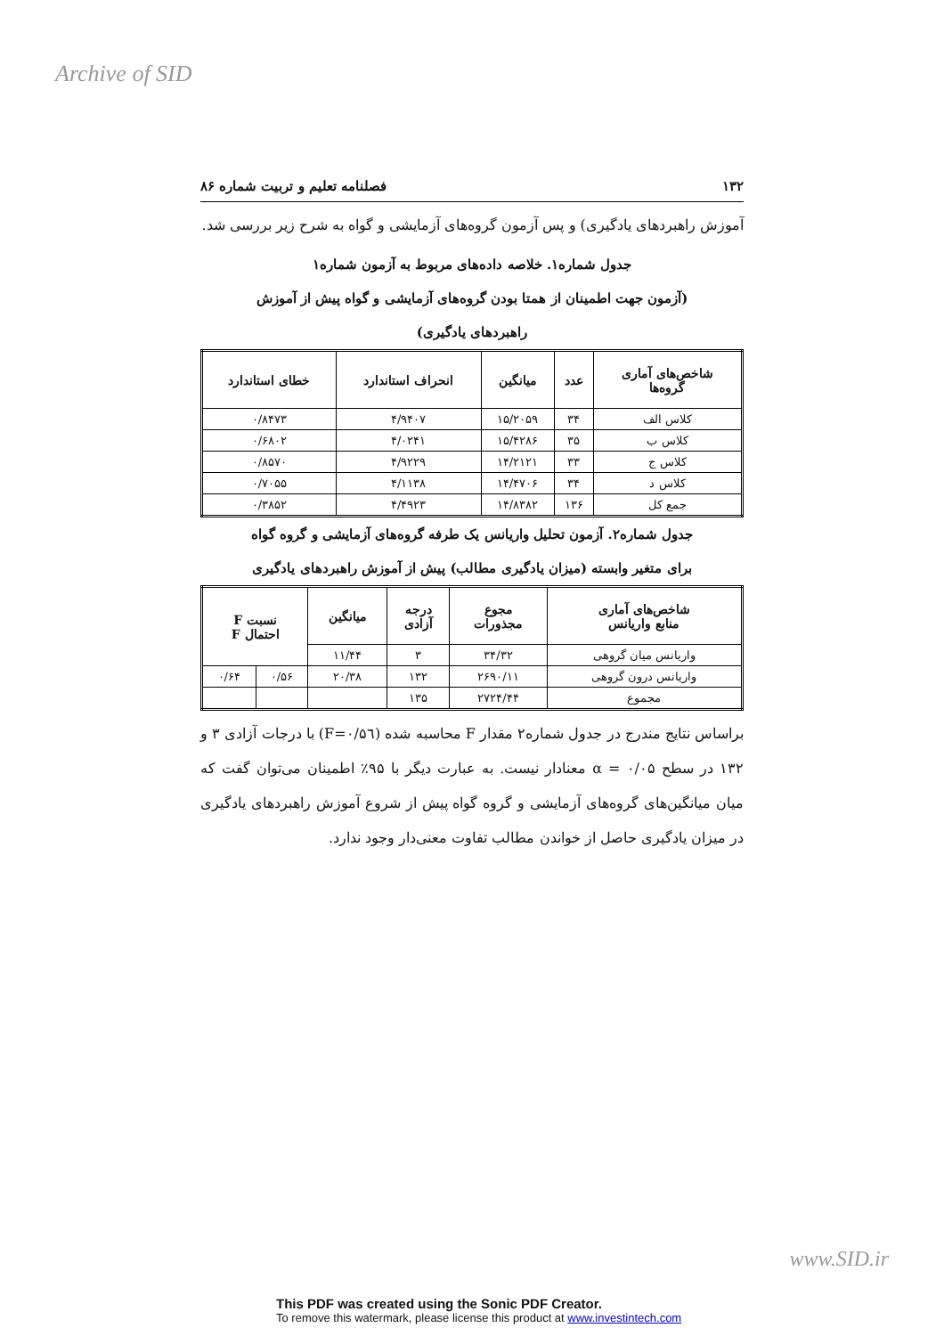Archive of SID
۱۳۲ فصلنامه تعلیم و تربیت شماره ۸۶
آموزش راهبردهای یادگیری) و پس آزمون گروه‌های آزمایشی و گواه به شرح زیر بررسی شد.
جدول شماره۱. خلاصه داده‌های مربوط به آزمون شماره۱
(آزمون جهت اطمینان از همتا بودن گروه‌های آزمایشی و گواه پیش از آموزش
راهبردهای یادگیری)
| شاخص‌های آماری گروه‌ها | عدد | میانگین | انحراف استاندارد | خطای استاندارد |
| --- | --- | --- | --- | --- |
| کلاس الف | ۳۴ | ۱۵/۲۰۵۹ | ۴/۹۴۰۷ | ۰/۸۴۷۳ |
| کلاس ب | ۳۵ | ۱۵/۴۲۸۶ | ۴/۰۲۴۱ | ۰/۶۸۰۲ |
| کلاس ج | ۳۳ | ۱۴/۲۱۲۱ | ۴/۹۲۲۹ | ۰/۸۵۷۰ |
| کلاس د | ۳۴ | ۱۴/۴۷۰۶ | ۴/۱۱۳۸ | ۰/۷۰۵۵ |
| جمع کل | ۱۳۶ | ۱۴/۸۳۸۲ | ۴/۴۹۲۳ | ۰/۳۸۵۲ |
جدول شماره۲. آزمون تحلیل واریانس یک طرفه گروه‌های آزمایشی و گروه گواه
برای متغیر وابسته (میزان یادگیری مطالب) پیش از آموزش راهبردهای یادگیری
| شاخص‌های آماری منابع واریانس | مجوع مجذورات | درجه آزادی | میانگین | نسبت F احتمال F | |
| --- | --- | --- | --- | --- | --- |
| واریانس میان گروهی | ۳۴/۳۲ | ۳ | ۱۱/۴۴ | | |
| واریانس درون گروهی | ۲۶۹۰/۱۱ | ۱۳۲ | ۲۰/۳۸ | ۰/۵۶ | ۰/۶۴ |
| مجموع | ۲۷۲۴/۴۴ | ۱۳۵ | | | |
براساس نتایج مندرج در جدول شماره۲ مقدار F محاسبه شده (F=۰/۵٦) با درجات آزادی ۳ و ۱۳۲ در سطح α = ۰/۰۵ معنادار نیست. به عبارت دیگر با ۹۵٪ اطمینان می‌توان گفت که میان میانگین‌های گروه‌های آزمایشی و گروه گواه پیش از شروع آموزش راهبردهای یادگیری در میزان یادگیری حاصل از خواندن مطالب تفاوت معنی‌دار وجود ندارد.
www.SID.ir
This PDF was created using the Sonic PDF Creator.
To remove this watermark, please license this product at www.investintech.com